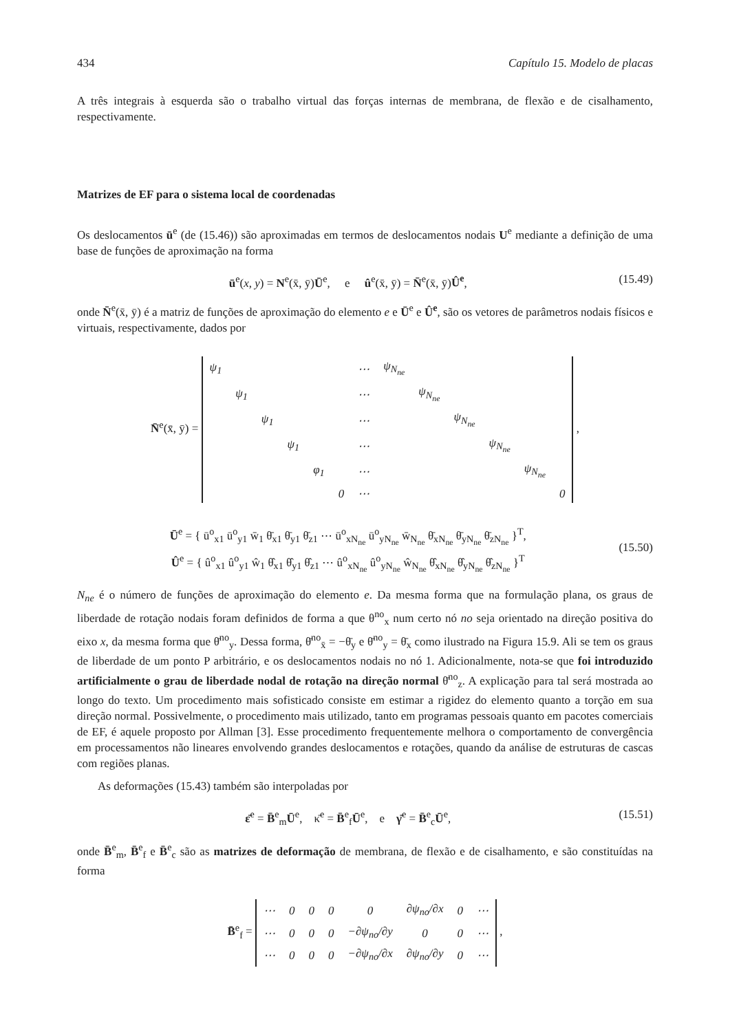434 Capítulo 15. Modelo de placas
A três integrais à esquerda são o trabalho virtual das forças internas de membrana, de flexão e de cisalhamento, respectivamente.
Matrizes de EF para o sistema local de coordenadas
Os deslocamentos ū<sup>e</sup> (de (15.46)) são aproximadas em termos de deslocamentos nodais U<sup>e</sup> mediante a definição de uma base de funções de aproximação na forma
ū<sup>e</sup>(x, y) = N<sup>e</sup>(x̄, ȳ)Ū<sup>e</sup>, e û<sup>e</sup>(x̄, ȳ) = N̄<sup>e</sup>(x̄, ȳ)Û<sup>e</sup>, (15.49)
onde N̄<sup>e</sup>(x̄, ȳ) é a matriz de funções de aproximação do elemento e e Ū<sup>e</sup> e Û<sup>e</sup>, são os vetores de parâmetros nodais físicos e virtuais, respectivamente, dados por
N̄<sup>e</sup>(x̄, ȳ) =
| ψ<sub>1</sub> | | | | | | ⋯ | ψ<sub>N<sub>ne</sub></sub> | | | | | |
| | ψ<sub>1</sub> | | | | | ⋯ | | ψ<sub>N<sub>ne</sub></sub> | | | | |
| | | ψ<sub>1</sub> | | | | ⋯ | | | ψ<sub>N<sub>ne</sub></sub> | | | |
| | | | ψ<sub>1</sub> | | | ⋯ | | | | ψ<sub>N<sub>ne</sub></sub> | | |
| | | | | φ<sub>1</sub> | | ⋯ | | | | | ψ<sub>N<sub>ne</sub></sub> | |
| | | | | | 0 | ⋯ | | | | | | 0 |
,
Ū<sup>e</sup> = { ū<sup>o</sup><sub>x1</sub> ū<sup>o</sup><sub>y1</sub> w̄<sub>1</sub> θ̄<sub>x1</sub> θ̄<sub>y1</sub> θ̄<sub>z1</sub> ⋯ ū<sup>o</sup><sub>xN<sub>ne</sub></sub> ū<sup>o</sup><sub>yN<sub>ne</sub></sub> w̄<sub>N<sub>ne</sub></sub> θ̄<sub>xN<sub>ne</sub></sub> θ̄<sub>yN<sub>ne</sub></sub> θ̄<sub>zN<sub>ne</sub></sub> }<sup>T</sup>,
Û<sup>e</sup> = { û<sup>o</sup><sub>x1</sub> û<sup>o</sup><sub>y1</sub> ŵ<sub>1</sub> θ̂<sub>x1</sub> θ̂<sub>y1</sub> θ̂<sub>z1</sub> ⋯ û<sup>o</sup><sub>xN<sub>ne</sub></sub> û<sup>o</sup><sub>yN<sub>ne</sub></sub> ŵ<sub>N<sub>ne</sub></sub> θ̂<sub>xN<sub>ne</sub></sub> θ̂<sub>yN<sub>ne</sub></sub> θ̂<sub>zN<sub>ne</sub></sub> }<sup>T</sup>
(15.50)
N<sub>ne</sub> é o número de funções de aproximação do elemento e. Da mesma forma que na formulação plana, os graus de liberdade de rotação nodais foram definidos de forma a que θ<sup>no</sup><sub>x</sub> num certo nó no seja orientado na direção positiva do eixo x, da mesma forma que θ̄<sup>no</sup><sub>y</sub>. Dessa forma, θ̄<sup>no</sup><sub>x̄</sub> = −θ̄<sub>y</sub> e θ̄<sup>no</sup><sub>y</sub> = θ̄<sub>x</sub> como ilustrado na Figura 15.9. Ali se tem os graus de liberdade de um ponto P arbitrário, e os deslocamentos nodais no nó 1. Adicionalmente, nota-se que foi introduzido artificialmente o grau de liberdade nodal de rotação na direção normal θ̄<sup>no</sup><sub>z</sub>. A explicação para tal será mostrada ao longo do texto. Um procedimento mais sofisticado consiste em estimar a rigidez do elemento quanto a torção em sua direção normal. Possivelmente, o procedimento mais utilizado, tanto em programas pessoais quanto em pacotes comerciais de EF, é aquele proposto por Allman [3]. Esse procedimento frequentemente melhora o comportamento de convergência em processamentos não lineares envolvendo grandes deslocamentos e rotações, quando da análise de estruturas de cascas com regiões planas.
As deformações (15.43) também são interpoladas por
ε̄<sup>e</sup> = B̄<sup>e</sup><sub>m</sub>Ū<sup>e</sup>, κ̄<sup>e</sup> = B̄<sup>e</sup><sub>f</sub>Ū<sup>e</sup>, e γ̄<sup>e</sup> = B̄<sup>e</sup><sub>c</sub>Ū<sup>e</sup>, (15.51)
onde B̄<sup>e</sup><sub>m</sub>, B̄<sup>e</sup><sub>f</sub> e B̄<sup>e</sup><sub>c</sub> são as matrizes de deformação de membrana, de flexão e de cisalhamento, e são constituídas na forma
B̄<sup>e</sup><sub>f</sub> =
| ⋯ | 0 | 0 | 0 | 0 | ∂ψ<sub>no</sub>/∂x | 0 | ⋯ |
| ⋯ | 0 | 0 | 0 | −∂ψ<sub>no</sub>/∂y | 0 | 0 | ⋯ |
| ⋯ | 0 | 0 | 0 | −∂ψ<sub>no</sub>/∂x | ∂ψ<sub>no</sub>/∂y | 0 | ⋯ |
,